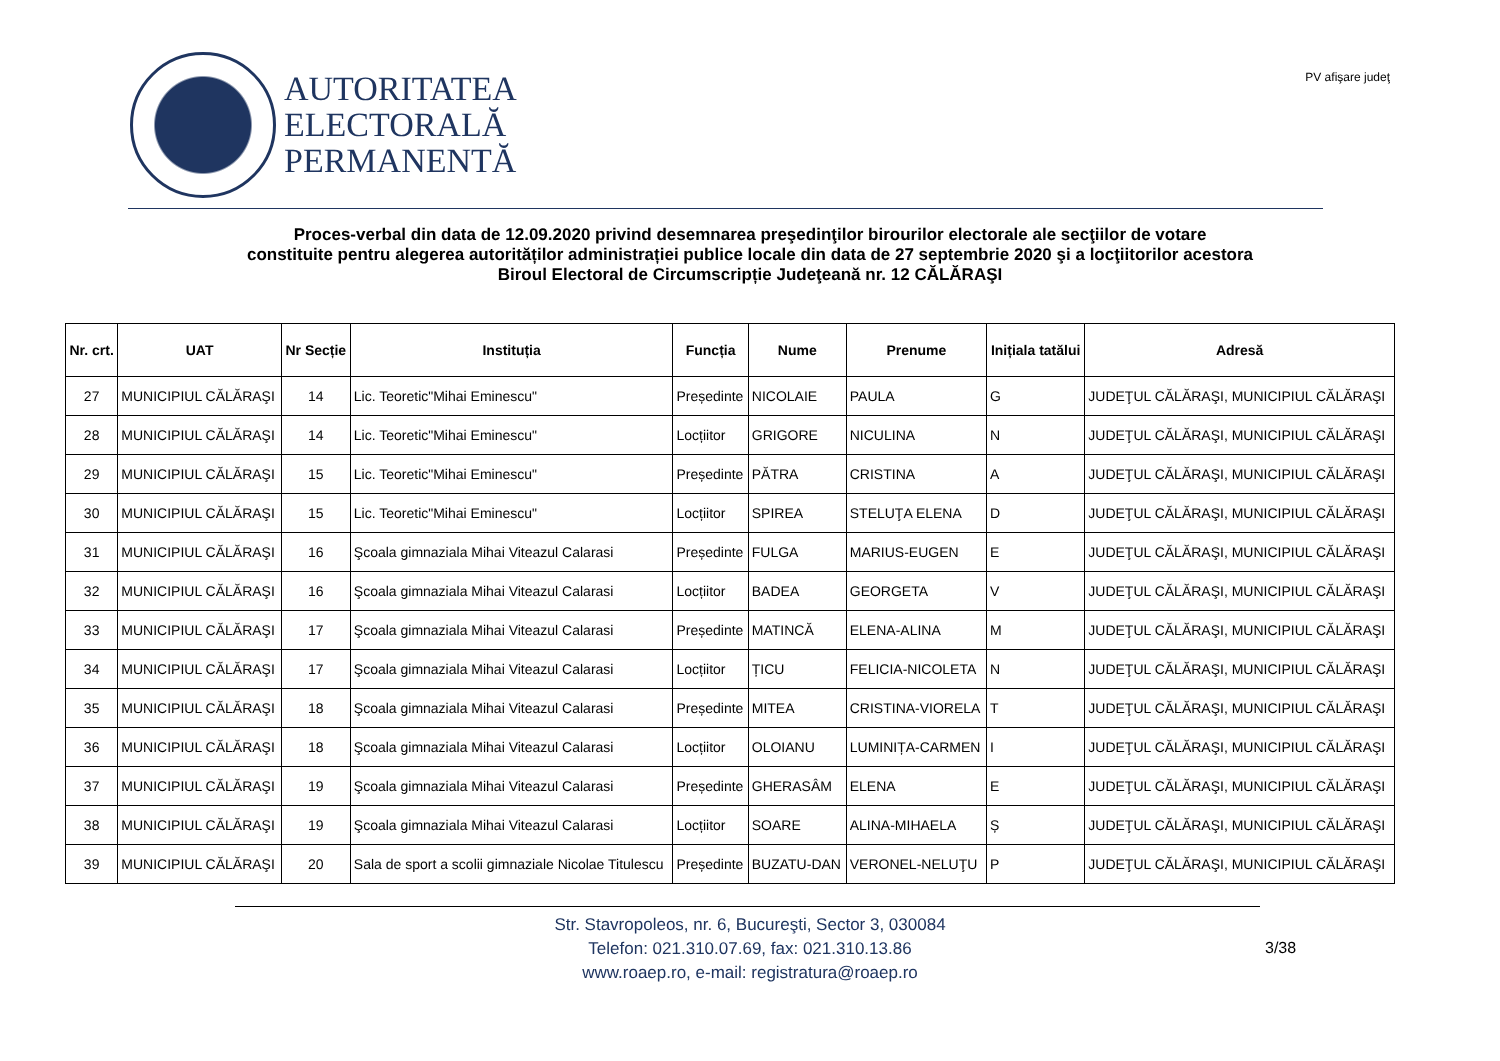AUTORITATEA
ELECTORALĂ
PERMANENTĂ
PV afişare judeţ
Proces-verbal din data de 12.09.2020 privind desemnarea preşedinţilor birourilor electorale ale secţiilor de votare
constituite pentru alegerea autorităților administrației publice locale din data de 27 septembrie 2020 şi a locţiitorilor acestora
Biroul Electoral de Circumscripție Judeţeană nr. 12 CĂLĂRAŞI
| Nr. crt. | UAT | Nr Secție | Instituția | Funcția | Nume | Prenume | Inițiala tatălui | Adresă |
| --- | --- | --- | --- | --- | --- | --- | --- | --- |
| 27 | MUNICIPIUL CĂLĂRAŞI | 14 | Lic. Teoretic"Mihai Eminescu" | Președinte | NICOLAIE | PAULA | G | JUDEŢUL CĂLĂRAŞI, MUNICIPIUL CĂLĂRAŞI |
| 28 | MUNICIPIUL CĂLĂRAŞI | 14 | Lic. Teoretic"Mihai Eminescu" | Locțiitor | GRIGORE | NICULINA | N | JUDEŢUL CĂLĂRAŞI, MUNICIPIUL CĂLĂRAŞI |
| 29 | MUNICIPIUL CĂLĂRAŞI | 15 | Lic. Teoretic"Mihai Eminescu" | Președinte | PĂTRA | CRISTINA | A | JUDEŢUL CĂLĂRAŞI, MUNICIPIUL CĂLĂRAŞI |
| 30 | MUNICIPIUL CĂLĂRAŞI | 15 | Lic. Teoretic"Mihai Eminescu" | Locțiitor | SPIREA | STELUŢA ELENA | D | JUDEŢUL CĂLĂRAŞI, MUNICIPIUL CĂLĂRAŞI |
| 31 | MUNICIPIUL CĂLĂRAŞI | 16 | Şcoala gimnaziala Mihai Viteazul Calarasi | Președinte | FULGA | MARIUS-EUGEN | E | JUDEŢUL CĂLĂRAŞI, MUNICIPIUL CĂLĂRAŞI |
| 32 | MUNICIPIUL CĂLĂRAŞI | 16 | Şcoala gimnaziala Mihai Viteazul Calarasi | Locțiitor | BADEA | GEORGETA | V | JUDEŢUL CĂLĂRAŞI, MUNICIPIUL CĂLĂRAŞI |
| 33 | MUNICIPIUL CĂLĂRAŞI | 17 | Şcoala gimnaziala Mihai Viteazul Calarasi | Președinte | MATINCĂ | ELENA-ALINA | M | JUDEŢUL CĂLĂRAŞI, MUNICIPIUL CĂLĂRAŞI |
| 34 | MUNICIPIUL CĂLĂRAŞI | 17 | Şcoala gimnaziala Mihai Viteazul Calarasi | Locțiitor | ȚICU | FELICIA-NICOLETA | N | JUDEŢUL CĂLĂRAŞI, MUNICIPIUL CĂLĂRAŞI |
| 35 | MUNICIPIUL CĂLĂRAŞI | 18 | Şcoala gimnaziala Mihai Viteazul Calarasi | Președinte | MITEA | CRISTINA-VIORELA | T | JUDEŢUL CĂLĂRAŞI, MUNICIPIUL CĂLĂRAŞI |
| 36 | MUNICIPIUL CĂLĂRAŞI | 18 | Şcoala gimnaziala Mihai Viteazul Calarasi | Locțiitor | OLOIANU | LUMINIȚA-CARMEN | I | JUDEŢUL CĂLĂRAŞI, MUNICIPIUL CĂLĂRAŞI |
| 37 | MUNICIPIUL CĂLĂRAŞI | 19 | Şcoala gimnaziala Mihai Viteazul Calarasi | Președinte | GHERASÂM | ELENA | E | JUDEŢUL CĂLĂRAŞI, MUNICIPIUL CĂLĂRAŞI |
| 38 | MUNICIPIUL CĂLĂRAŞI | 19 | Şcoala gimnaziala Mihai Viteazul Calarasi | Locțiitor | SOARE | ALINA-MIHAELA | Ș | JUDEŢUL CĂLĂRAŞI, MUNICIPIUL CĂLĂRAŞI |
| 39 | MUNICIPIUL CĂLĂRAŞI | 20 | Sala de sport a scolii gimnaziale Nicolae Titulescu | Președinte | BUZATU-DAN | VERONEL-NELUŢU | P | JUDEŢUL CĂLĂRAŞI, MUNICIPIUL CĂLĂRAŞI |
Str. Stavropoleos, nr. 6, Bucureşti, Sector 3, 030084
Telefon: 021.310.07.69, fax: 021.310.13.86
www.roaep.ro, e-mail: registratura@roaep.ro
3/38